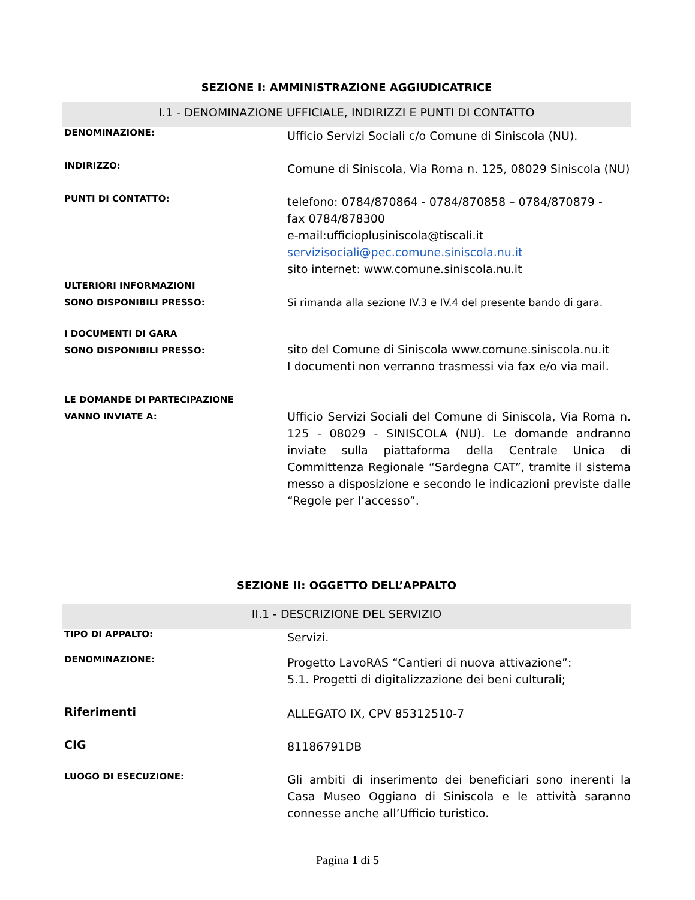SEZIONE I: AMMINISTRAZIONE AGGIUDICATRICE
I.1 - DENOMINAZIONE UFFICIALE, INDIRIZZI E PUNTI DI CONTATTO
| DENOMINAZIONE: | Ufficio Servizi Sociali c/o Comune di Siniscola (NU). |
| INDIRIZZO: | Comune di Siniscola, Via Roma n. 125, 08029 Siniscola (NU) |
| PUNTI DI CONTATTO: | telefono: 0784/870864 - 0784/870858 – 0784/870879 - fax 0784/878300 e-mail:ufficioplusiniscola@tiscali.it servizisociali@pec.comune.siniscola.nu.it sito internet: www.comune.siniscola.nu.it |
| ULTERIORI INFORMAZIONI SONO DISPONIBILI PRESSO: | Si rimanda alla sezione IV.3 e IV.4 del presente bando di gara. |
| I DOCUMENTI DI GARA SONO DISPONIBILI PRESSO: | sito del Comune di Siniscola www.comune.siniscola.nu.it I documenti non verranno trasmessi via fax e/o via mail. |
| LE DOMANDE DI PARTECIPAZIONE VANNO INVIATE A: | Ufficio Servizi Sociali del Comune di Siniscola, Via Roma n. 125 - 08029 - SINISCOLA (NU). Le domande andranno inviate sulla piattaforma della Centrale Unica di Committenza Regionale “Sardegna CAT”, tramite il sistema messo a disposizione e secondo le indicazioni previste dalle “Regole per l’accesso”. |
SEZIONE II: OGGETTO DELL’APPALTO
II.1 - DESCRIZIONE DEL SERVIZIO
| TIPO DI APPALTO: | Servizi. |
| DENOMINAZIONE: | Progetto LavoRAS “Cantieri di nuova attivazione”: 5.1. Progetti di digitalizzazione dei beni culturali; |
| Riferimenti | ALLEGATO IX, CPV 85312510-7 |
| CIG | 81186791DB |
| LUOGO DI ESECUZIONE: | Gli ambiti di inserimento dei beneficiari sono inerenti la Casa Museo Oggiano di Siniscola e le attività saranno connesse anche all’Ufficio turistico. |
Pagina 1 di 5